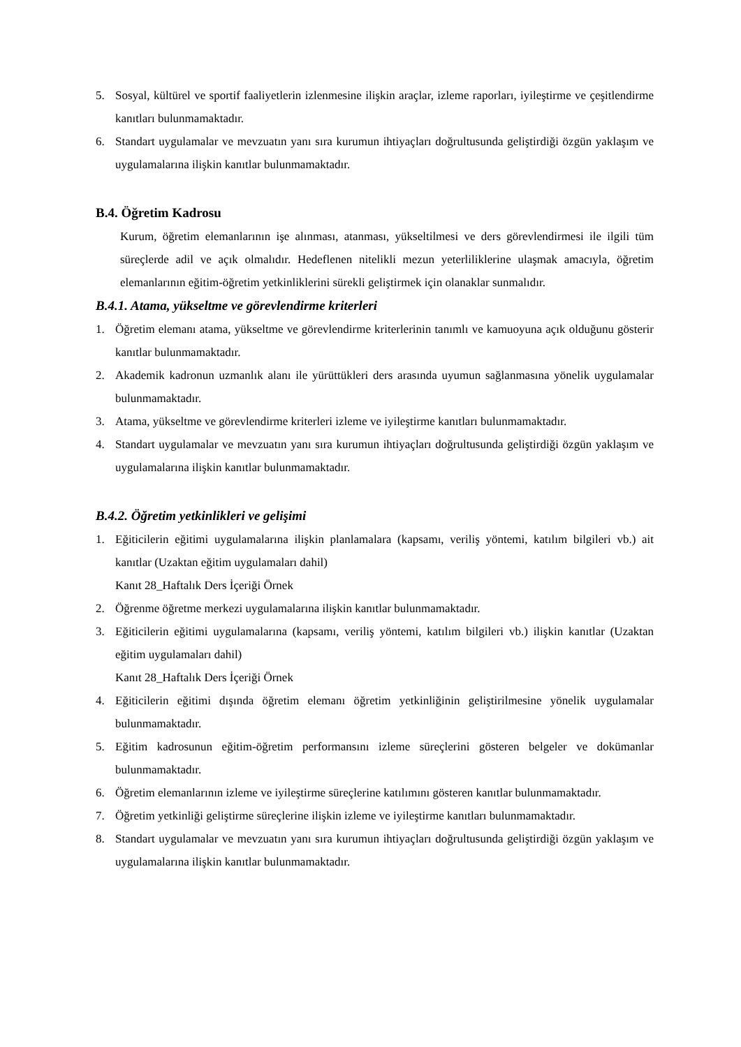5. Sosyal, kültürel ve sportif faaliyetlerin izlenmesine ilişkin araçlar, izleme raporları, iyileştirme ve çeşitlendirme kanıtları bulunmamaktadır.
6. Standart uygulamalar ve mevzuatın yanı sıra kurumun ihtiyaçları doğrultusunda geliştirdiği özgün yaklaşım ve uygulamalarına ilişkin kanıtlar bulunmamaktadır.
B.4. Öğretim Kadrosu
Kurum, öğretim elemanlarının işe alınması, atanması, yükseltilmesi ve ders görevlendirmesi ile ilgili tüm süreçlerde adil ve açık olmalıdır. Hedeflenen nitelikli mezun yeterliliklerine ulaşmak amacıyla, öğretim elemanlarının eğitim-öğretim yetkinliklerini sürekli geliştirmek için olanaklar sunmalıdır.
B.4.1. Atama, yükseltme ve görevlendirme kriterleri
1. Öğretim elemanı atama, yükseltme ve görevlendirme kriterlerinin tanımlı ve kamuoyuna açık olduğunu gösterir kanıtlar bulunmamaktadır.
2. Akademik kadronun uzmanlık alanı ile yürüttükleri ders arasında uyumun sağlanmasına yönelik uygulamalar bulunmamaktadır.
3. Atama, yükseltme ve görevlendirme kriterleri izleme ve iyileştirme kanıtları bulunmamaktadır.
4. Standart uygulamalar ve mevzuatın yanı sıra kurumun ihtiyaçları doğrultusunda geliştirdiği özgün yaklaşım ve uygulamalarına ilişkin kanıtlar bulunmamaktadır.
B.4.2. Öğretim yetkinlikleri ve gelişimi
1. Eğiticilerin eğitimi uygulamalarına ilişkin planlamalara (kapsamı, veriliş yöntemi, katılım bilgileri vb.) ait kanıtlar (Uzaktan eğitim uygulamaları dahil)
Kanıt 28_Haftalık Ders İçeriği Örnek
2. Öğrenme öğretme merkezi uygulamalarına ilişkin kanıtlar bulunmamaktadır.
3. Eğiticilerin eğitimi uygulamalarına (kapsamı, veriliş yöntemi, katılım bilgileri vb.) ilişkin kanıtlar (Uzaktan eğitim uygulamaları dahil)
Kanıt 28_Haftalık Ders İçeriği Örnek
4. Eğiticilerin eğitimi dışında öğretim elemanı öğretim yetkinliğinin geliştirilmesine yönelik uygulamalar bulunmamaktadır.
5. Eğitim kadrosunun eğitim-öğretim performansını izleme süreçlerini gösteren belgeler ve dokümanlar bulunmamaktadır.
6. Öğretim elemanlarının izleme ve iyileştirme süreçlerine katılımını gösteren kanıtlar bulunmamaktadır.
7. Öğretim yetkinliği geliştirme süreçlerine ilişkin izleme ve iyileştirme kanıtları bulunmamaktadır.
8. Standart uygulamalar ve mevzuatın yanı sıra kurumun ihtiyaçları doğrultusunda geliştirdiği özgün yaklaşım ve uygulamalarına ilişkin kanıtlar bulunmamaktadır.